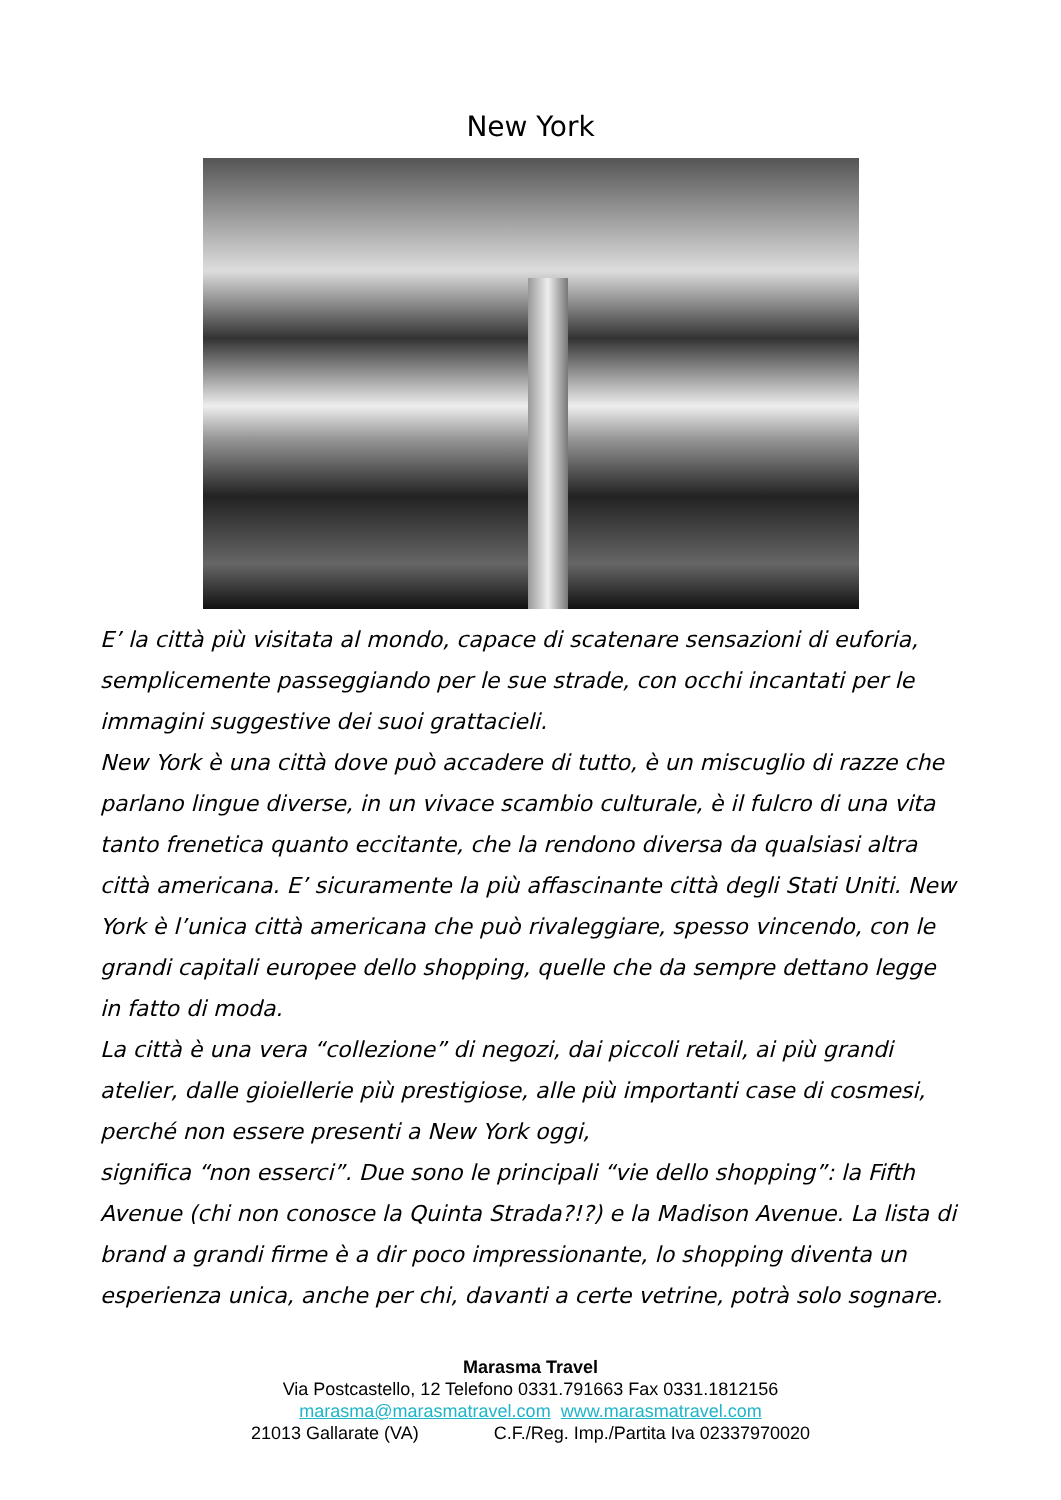New York
E’ la città più visitata al mondo, capace di scatenare sensazioni di euforia, semplicemente passeggiando per le sue strade, con occhi incantati per le immagini suggestive dei suoi grattacieli.
New York è una città dove può accadere di tutto, è un miscuglio di razze che parlano lingue diverse, in un vivace scambio culturale, è il fulcro di una vita tanto frenetica quanto eccitante, che la rendono diversa da qualsiasi altra città americana. E’ sicuramente la più affascinante città degli Stati Uniti. New York è l’unica città americana che può rivaleggiare, spesso vincendo, con le grandi capitali europee dello shopping, quelle che da sempre dettano legge in fatto di moda.
La città è una vera “collezione” di negozi, dai piccoli retail, ai più grandi atelier, dalle gioiellerie più prestigiose, alle più importanti case di cosmesi, perché non essere presenti a New York oggi,
significa “non esserci”. Due sono le principali “vie dello shopping”: la Fifth Avenue (chi non conosce la Quinta Strada?!?) e la Madison Avenue. La lista di brand a grandi firme è a dir poco impressionante, lo shopping diventa un esperienza unica, anche per chi, davanti a certe vetrine, potrà solo sognare.
Marasma Travel
Via Postcastello, 12 Telefono 0331.791663 Fax 0331.1812156
marasma@marasmatravel.com www.marasmatravel.com
21013 Gallarate (VA) C.F./Reg. Imp./Partita Iva 02337970020